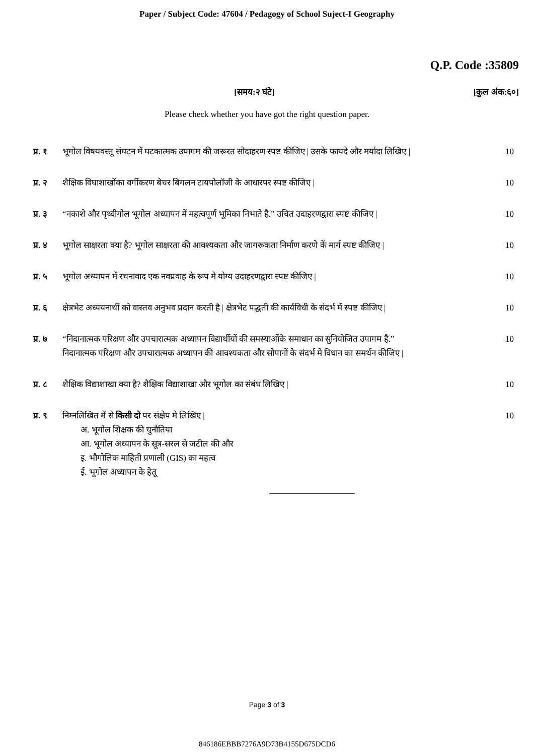Paper / Subject Code: 47604 / Pedagogy of School Suject-I Geography
Q.P. Code :35809
[समय:२ घंटे] [कुल अंक:६०]
Please check whether you have got the right question paper.
प्र. १ भूगोल विषयवस्तू संघटन में घटकात्मक उपागम की जरूरत सोदाहरण स्पष्ट कीजिए | उसके फायदे और मर्यादा लिखिए | 10
प्र. २ शैक्षिक विघाशाखोंका वर्गीकरण बेचर बिगलन टायपोलॉजी के आधारपर स्पष्ट कीजिए | 10
प्र. ३ “नकाशे और पृथ्वीगोल भूगोल अध्यापन में महत्वपूर्ण भूमिका निभाते है.” उचित उदाहरणद्वारा स्पष्ट कीजिए | 10
प्र. ४ भूगोल साक्षरता क्या है? भूगोल साक्षरता की आवश्यकता और जागरूकता निर्माण करणे कें मार्ग स्पष्ट कीजिए | 10
प्र. ५ भूगोल अध्यापन में रचनावाद एक नवप्रवाह के रूप मे योग्य उदाहरणद्वारा स्पष्ट कीजिए | 10
प्र. ६ क्षेत्रभेट अध्ययनार्थी को वास्तव अनुभव प्रदान करती है | क्षेत्रभेट पद्धती की कार्यविधी के संदर्भ में स्पष्ट कीजिए | 10
प्र. ७ “निदानात्मक परिक्षण और उपचारात्मक अध्यापन विद्यार्थीयों की समस्याओंके समाधान का सुनियोजित उपागम है.”
निदानात्मक परिक्षण और उपचारात्मक अध्यापन की आवश्यकता और सोपानों के संदर्भ मे विधान का समर्थन कीजिए | 10
प्र. ८ शैक्षिक विद्याशाखा क्या है? शैक्षिक विद्याशाखा और भूगोल का संबंध लिखिए | 10
प्र. ९ निम्नलिखित में से किसी दो पर संक्षेप मे लिखिए |
अ. भूगोल शिक्षक की चुनौतिया
आ. भूगोल अध्यापन के सूत्र-सरल से जटील की और
इ. भौगोलिक माहिती प्रणाली (GIS) का महत्व
ई. भूगोल अध्यापन के हेतू 10
Page 3 of 3
846186EBBB7276A9D73B4155D675DCD6